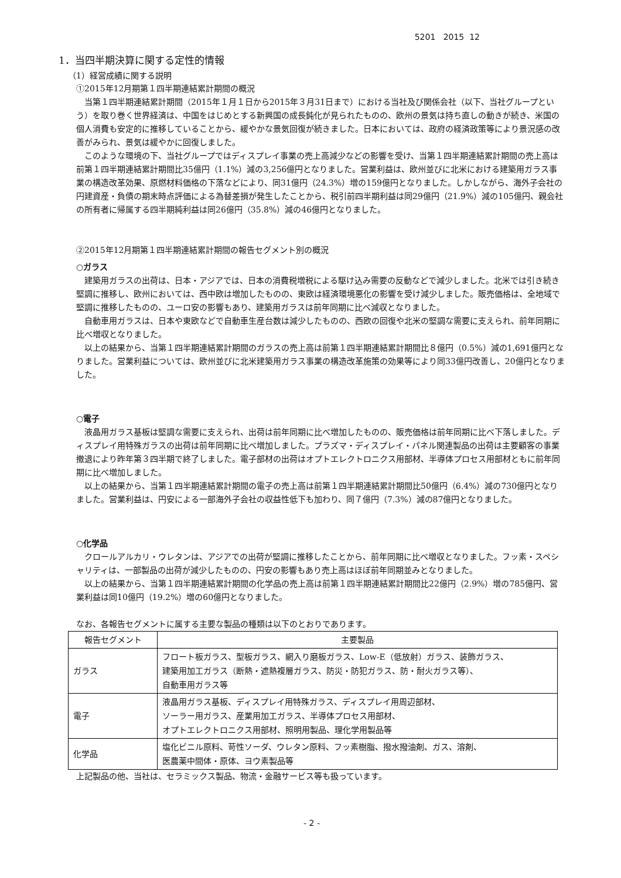5201 2015 12
1．当四半期決算に関する定性的情報
（1）経営成績に関する説明
①2015年12月期第１四半期連結累計期間の概況
当第１四半期連結累計期間（2015年１月１日から2015年３月31日まで）における当社及び関係会社（以下、当社グループという）を取り巻く世界経済は、中国をはじめとする新興国の成長鈍化が見られたものの、欧州の景気は持ち直しの動きが続き、米国の個人消費も安定的に推移していることから、緩やかな景気回復が続きました。日本においては、政府の経済政策等により景況感の改善がみられ、景気は緩やかに回復しました。
このような環境の下、当社グループではディスプレイ事業の売上高減少などの影響を受け、当第１四半期連結累計期間の売上高は前第１四半期連結累計期間比35億円（1.1%）減の3,256億円となりました。営業利益は、欧州並びに北米における建築用ガラス事業の構造改革効果、原燃材料価格の下落などにより、同31億円（24.3%）増の159億円となりました。しかしながら、海外子会社の円建資産・負債の期末時点評価による為替差損が発生したことから、税引前四半期利益は同29億円（21.9%）減の105億円、親会社の所有者に帰属する四半期純利益は同26億円（35.8%）減の46億円となりました。
②2015年12月期第１四半期連結累計期間の報告セグメント別の概況
○ガラス
建築用ガラスの出荷は、日本・アジアでは、日本の消費税増税による駆け込み需要の反動などで減少しました。北米では引き続き堅調に推移し、欧州においては、西中欧は増加したものの、東欧は経済環境悪化の影響を受け減少しました。販売価格は、全地域で堅調に推移したものの、ユーロ安の影響もあり、建築用ガラスは前年同期に比べ減収となりました。
自動車用ガラスは、日本や東欧などで自動車生産台数は減少したものの、西欧の回復や北米の堅調な需要に支えられ、前年同期に比べ増収となりました。
以上の結果から、当第１四半期連結累計期間のガラスの売上高は前第１四半期連結累計期間比８億円（0.5%）減の1,691億円となりました。営業利益については、欧州並びに北米建築用ガラス事業の構造改革施策の効果等により同33億円改善し、20億円となりました。
○電子
液晶用ガラス基板は堅調な需要に支えられ、出荷は前年同期に比べ増加したものの、販売価格は前年同期に比べ下落しました。ディスプレイ用特殊ガラスの出荷は前年同期に比べ増加しました。プラズマ・ディスプレイ・パネル関連製品の出荷は主要顧客の事業撤退により昨年第３四半期で終了しました。電子部材の出荷はオプトエレクトロニクス用部材、半導体プロセス用部材ともに前年同期に比べ増加しました。
以上の結果から、当第１四半期連結累計期間の電子の売上高は前第１四半期連結累計期間比50億円（6.4%）減の730億円となりました。営業利益は、円安による一部海外子会社の収益性低下も加わり、同７億円（7.3%）減の87億円となりました。
○化学品
クロールアルカリ・ウレタンは、アジアでの出荷が堅調に推移したことから、前年同期に比べ増収となりました。フッ素・スペシャリティは、一部製品の出荷が減少したものの、円安の影響もあり売上高はほぼ前年同期並みとなりました。
以上の結果から、当第１四半期連結累計期間の化学品の売上高は前第１四半期連結累計期間比22億円（2.9%）増の785億円、営業利益は同10億円（19.2%）増の60億円となりました。
なお、各報告セグメントに属する主要な製品の種類は以下のとおりであります。
| 報告セグメント | 主要製品 |
| --- | --- |
| ガラス | フロート板ガラス、型板ガラス、網入り磨板ガラス、Low-E（低放射）ガラス、装飾ガラス、 建築用加工ガラス（断熱・遮熱複層ガラス、防災・防犯ガラス、防・耐火ガラス等）、 自動車用ガラス等 |
| 電子 | 液晶用ガラス基板、ディスプレイ用特殊ガラス、ディスプレイ用周辺部材、 ソーラー用ガラス、産業用加工ガラス、半導体プロセス用部材、 オプトエレクトロニクス用部材、照明用製品、理化学用製品等 |
| 化学品 | 塩化ビニル原料、苛性ソーダ、ウレタン原料、フッ素樹脂、撥水撥油剤、ガス、溶剤、 医農薬中間体・原体、ヨウ素製品等 |
上記製品の他、当社は、セラミックス製品、物流・金融サービス等も扱っています。
- 2 -